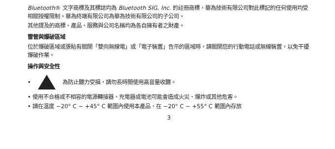Bluetooth® 文字商標及其標誌均為 Bluetooth SIG, Inc. 的註冊商標，華為技術有限公司對此標記的任何使用均受相關授權限制。華為終端有限公司為華為技術有限公司的子公司。
其他提及的商標、產品、服務與公司名稱均為各自擁有者之財產。
雷管與爆破區域
位於爆破區域或張貼有關閉「雙向無線電」或「電子裝置」告示的區域時，請關閉您的行動電話或無線裝置，以免干擾爆破作業。
操作與安全性
• 為防止聽力受損，請勿長時間使用高音量收聽。
• 使用不合格或不相容的電源轉接器、充電器或電池可能會造成火災、爆炸或其他危害。
• 請在溫度 −20° C ~ +45° C 範圍內使用本產品，在 −20° C ~ +55° C 範圍內存放
3